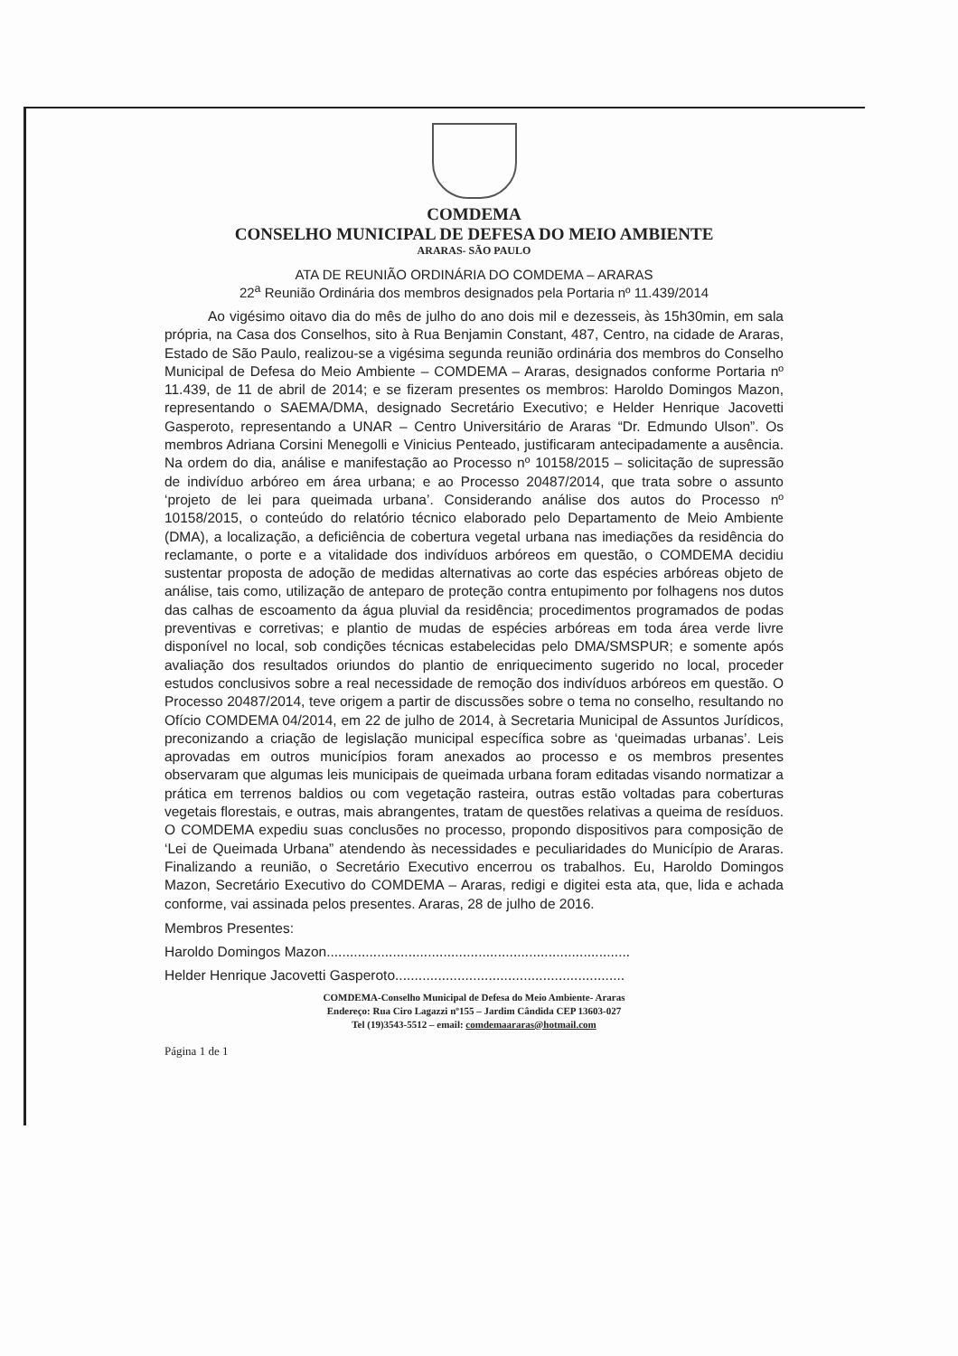COMDEMA
CONSELHO MUNICIPAL DE DEFESA DO MEIO AMBIENTE
ARARAS- SÃO PAULO
ATA DE REUNIÃO ORDINÁRIA DO COMDEMA – ARARAS
22<sup>a</sup> Reunião Ordinária dos membros designados pela Portaria nº 11.439/2014
Ao vigésimo oitavo dia do mês de julho do ano dois mil e dezesseis, às 15h30min, em sala própria, na Casa dos Conselhos, sito à Rua Benjamin Constant, 487, Centro, na cidade de Araras, Estado de São Paulo, realizou-se a vigésima segunda reunião ordinária dos membros do Conselho Municipal de Defesa do Meio Ambiente – COMDEMA – Araras, designados conforme Portaria nº 11.439, de 11 de abril de 2014; e se fizeram presentes os membros: Haroldo Domingos Mazon, representando o SAEMA/DMA, designado Secretário Executivo; e Helder Henrique Jacovetti Gasperoto, representando a UNAR – Centro Universitário de Araras “Dr. Edmundo Ulson”. Os membros Adriana Corsini Menegolli e Vinicius Penteado, justificaram antecipadamente a ausência. Na ordem do dia, análise e manifestação ao Processo nº 10158/2015 – solicitação de supressão de indivíduo arbóreo em área urbana; e ao Processo 20487/2014, que trata sobre o assunto ‘projeto de lei para queimada urbana’. Considerando análise dos autos do Processo nº 10158/2015, o conteúdo do relatório técnico elaborado pelo Departamento de Meio Ambiente (DMA), a localização, a deficiência de cobertura vegetal urbana nas imediações da residência do reclamante, o porte e a vitalidade dos indivíduos arbóreos em questão, o COMDEMA decidiu sustentar proposta de adoção de medidas alternativas ao corte das espécies arbóreas objeto de análise, tais como, utilização de anteparo de proteção contra entupimento por folhagens nos dutos das calhas de escoamento da água pluvial da residência; procedimentos programados de podas preventivas e corretivas; e plantio de mudas de espécies arbóreas em toda área verde livre disponível no local, sob condições técnicas estabelecidas pelo DMA/SMSPUR; e somente após avaliação dos resultados oriundos do plantio de enriquecimento sugerido no local, proceder estudos conclusivos sobre a real necessidade de remoção dos indivíduos arbóreos em questão. O Processo 20487/2014, teve origem a partir de discussões sobre o tema no conselho, resultando no Ofício COMDEMA 04/2014, em 22 de julho de 2014, à Secretaria Municipal de Assuntos Jurídicos, preconizando a criação de legislação municipal específica sobre as ‘queimadas urbanas’. Leis aprovadas em outros municípios foram anexados ao processo e os membros presentes observaram que algumas leis municipais de queimada urbana foram editadas visando normatizar a prática em terrenos baldios ou com vegetação rasteira, outras estão voltadas para coberturas vegetais florestais, e outras, mais abrangentes, tratam de questões relativas a queima de resíduos. O COMDEMA expediu suas conclusões no processo, propondo dispositivos para composição de ‘Lei de Queimada Urbana” atendendo às necessidades e peculiaridades do Município de Araras. Finalizando a reunião, o Secretário Executivo encerrou os trabalhos. Eu, Haroldo Domingos Mazon, Secretário Executivo do COMDEMA – Araras, redigi e digitei esta ata, que, lida e achada conforme, vai assinada pelos presentes. Araras, 28 de julho de 2016.
Membros Presentes:
Haroldo Domingos Mazon..............................................................................
Helder Henrique Jacovetti Gasperoto...........................................................
COMDEMA-Conselho Municipal de Defesa do Meio Ambiente- Araras
Endereço: Rua Ciro Lagazzi nº155 – Jardim Cândida CEP 13603-027
Tel (19)3543-5512 – email: comdemaararas@hotmail.com
Página 1 de 1